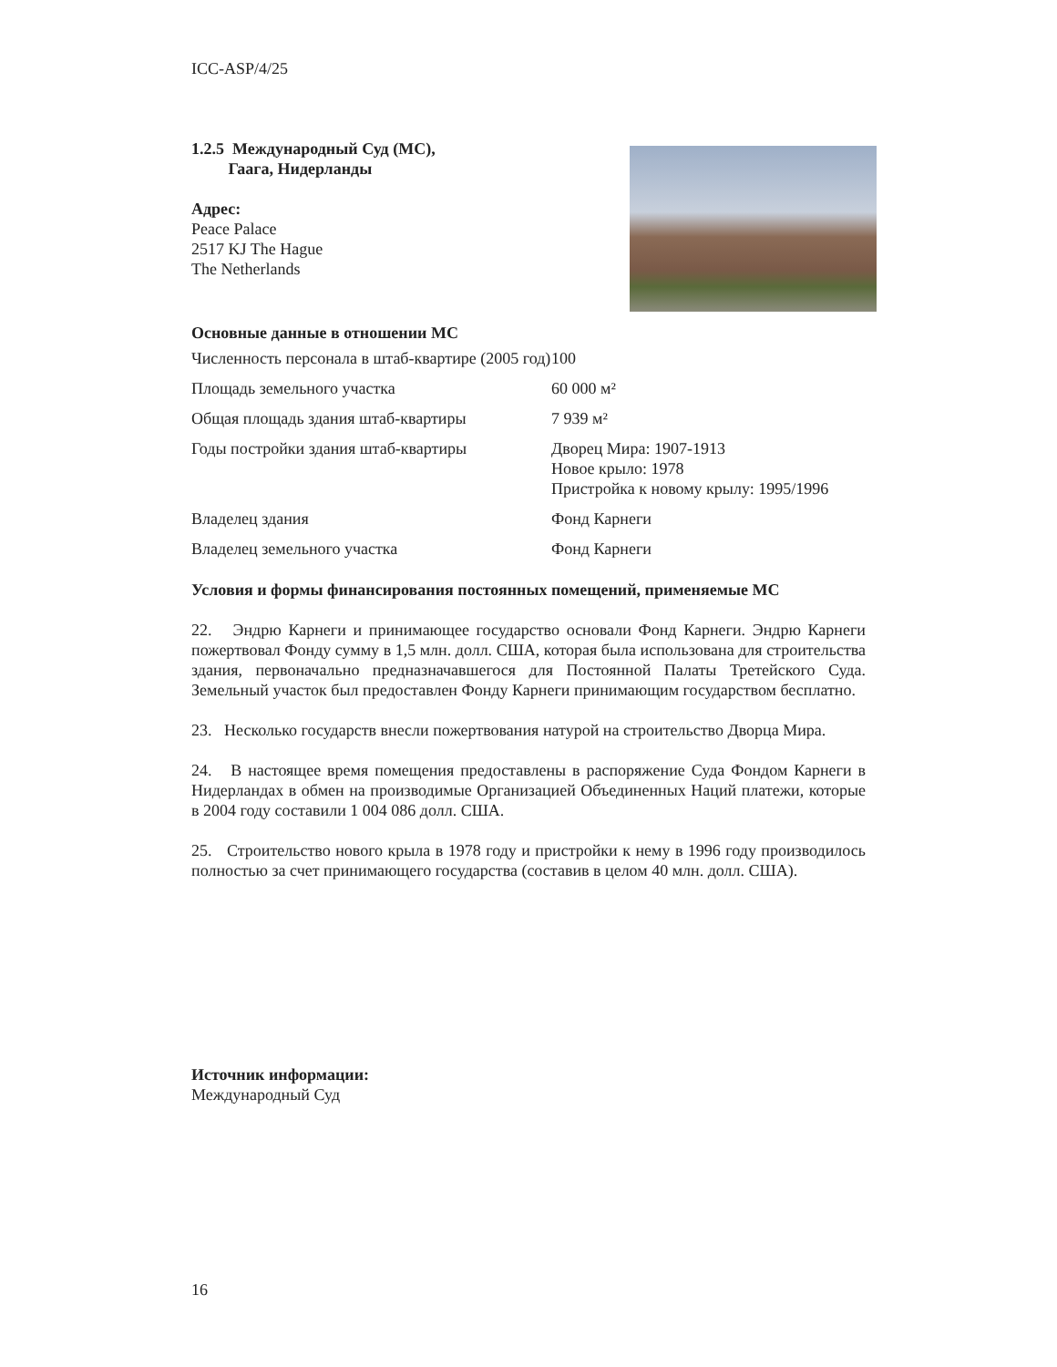ICC-ASP/4/25
1.2.5 Международный Суд (МС),
Гаага, Нидерланды
Адрес:
Peace Palace
2517 KJ The Hague
The Netherlands
Основные данные в отношении МС
| Численность персонала в штаб-квартире (2005 год) | 100 |
| Площадь земельного участка | 60 000 м² |
| Общая площадь здания штаб-квартиры | 7 939 м² |
| Годы постройки здания штаб-квартиры | Дворец Мира: 1907-1913 Новое крыло: 1978 Пристройка к новому крылу: 1995/1996 |
| Владелец здания | Фонд Карнеги |
| Владелец земельного участка | Фонд Карнеги |
Условия и формы финансирования постоянных помещений, применяемые МС
22. Эндрю Карнеги и принимающее государство основали Фонд Карнеги. Эндрю Карнеги пожертвовал Фонду сумму в 1,5 млн. долл. США, которая была использована для строительства здания, первоначально предназначавшегося для Постоянной Палаты Третейского Суда. Земельный участок был предоставлен Фонду Карнеги принимающим государством бесплатно.
23. Несколько государств внесли пожертвования натурой на строительство Дворца Мира.
24. В настоящее время помещения предоставлены в распоряжение Суда Фондом Карнеги в Нидерландах в обмен на производимые Организацией Объединенных Наций платежи, которые в 2004 году составили 1 004 086 долл. США.
25. Строительство нового крыла в 1978 году и пристройки к нему в 1996 году производилось полностью за счет принимающего государства (составив в целом 40 млн. долл. США).
Источник информации:
Международный Суд
16